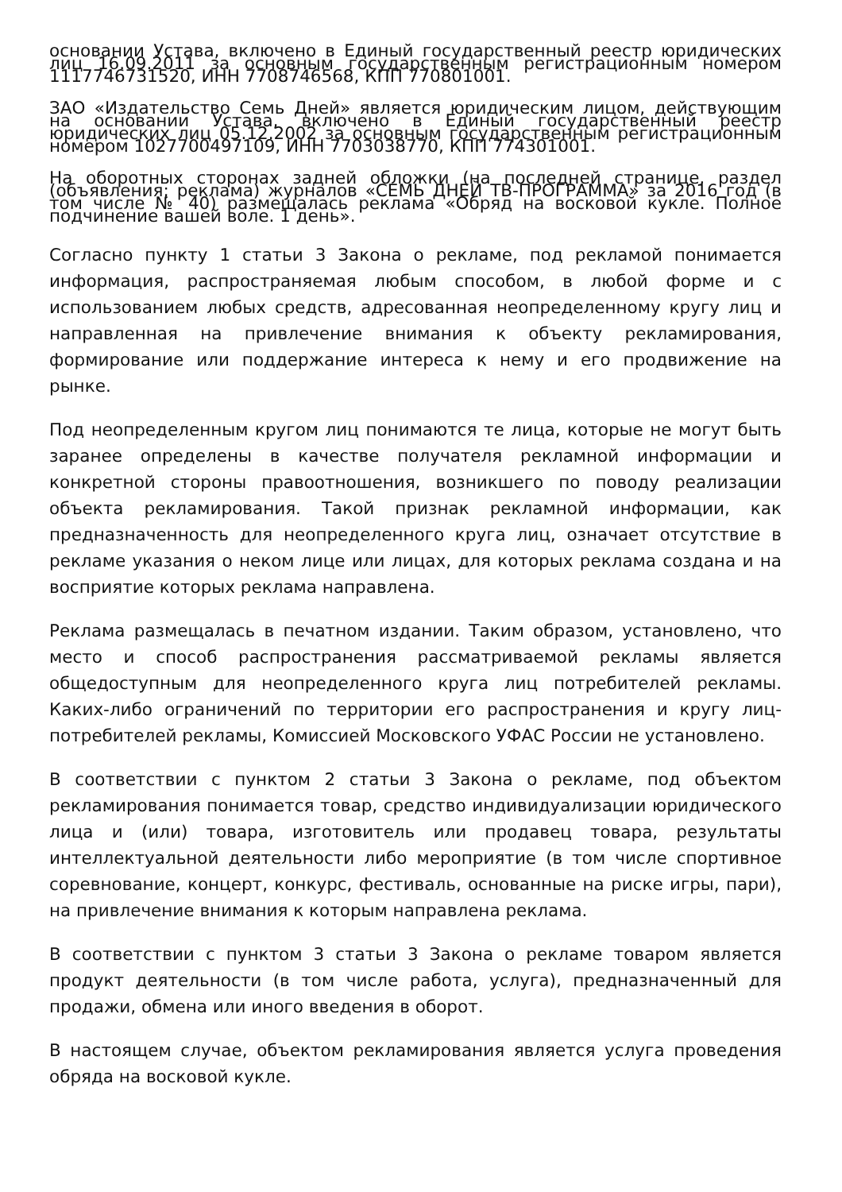основании Устава, включено в Единый государственный реестр юридических лиц 16.09.2011 за основным государственным регистрационным номером 1117746731520, ИНН 7708746568, КПП 770801001.
ЗАО «Издательство Семь Дней» является юридическим лицом, действующим на основании Устава, включено в Единый государственный реестр юридических лиц 05.12.2002 за основным государственным регистрационным номером 1027700497109, ИНН 7703038770, КПП 774301001.
На оборотных сторонах задней обложки (на последней странице, раздел (объявления; реклама) журналов «СЕМЬ ДНЕЙ ТВ-ПРОГРАММА» за 2016 год (в том числе № 40) размещалась реклама «Обряд на восковой кукле. Полное подчинение вашей воле. 1 день».
Согласно пункту 1 статьи 3 Закона о рекламе, под рекламой понимается информация, распространяемая любым способом, в любой форме и с использованием любых средств, адресованная неопределенному кругу лиц и направленная на привлечение внимания к объекту рекламирования, формирование или поддержание интереса к нему и его продвижение на рынке.
Под неопределенным кругом лиц понимаются те лица, которые не могут быть заранее определены в качестве получателя рекламной информации и конкретной стороны правоотношения, возникшего по поводу реализации объекта рекламирования. Такой признак рекламной информации, как предназначенность для неопределенного круга лиц, означает отсутствие в рекламе указания о неком лице или лицах, для которых реклама создана и на восприятие которых реклама направлена.
Реклама размещалась в печатном издании. Таким образом, установлено, что место и способ распространения рассматриваемой рекламы является общедоступным для неопределенного круга лиц потребителей рекламы. Каких-либо ограничений по территории его распространения и кругу лиц-потребителей рекламы, Комиссией Московского УФАС России не установлено.
В соответствии с пунктом 2 статьи 3 Закона о рекламе, под объектом рекламирования понимается товар, средство индивидуализации юридического лица и (или) товара, изготовитель или продавец товара, результаты интеллектуальной деятельности либо мероприятие (в том числе спортивное соревнование, концерт, конкурс, фестиваль, основанные на риске игры, пари), на привлечение внимания к которым направлена реклама.
В соответствии с пунктом 3 статьи 3 Закона о рекламе товаром является продукт деятельности (в том числе работа, услуга), предназначенный для продажи, обмена или иного введения в оборот.
В настоящем случае, объектом рекламирования является услуга проведения обряда на восковой кукле.